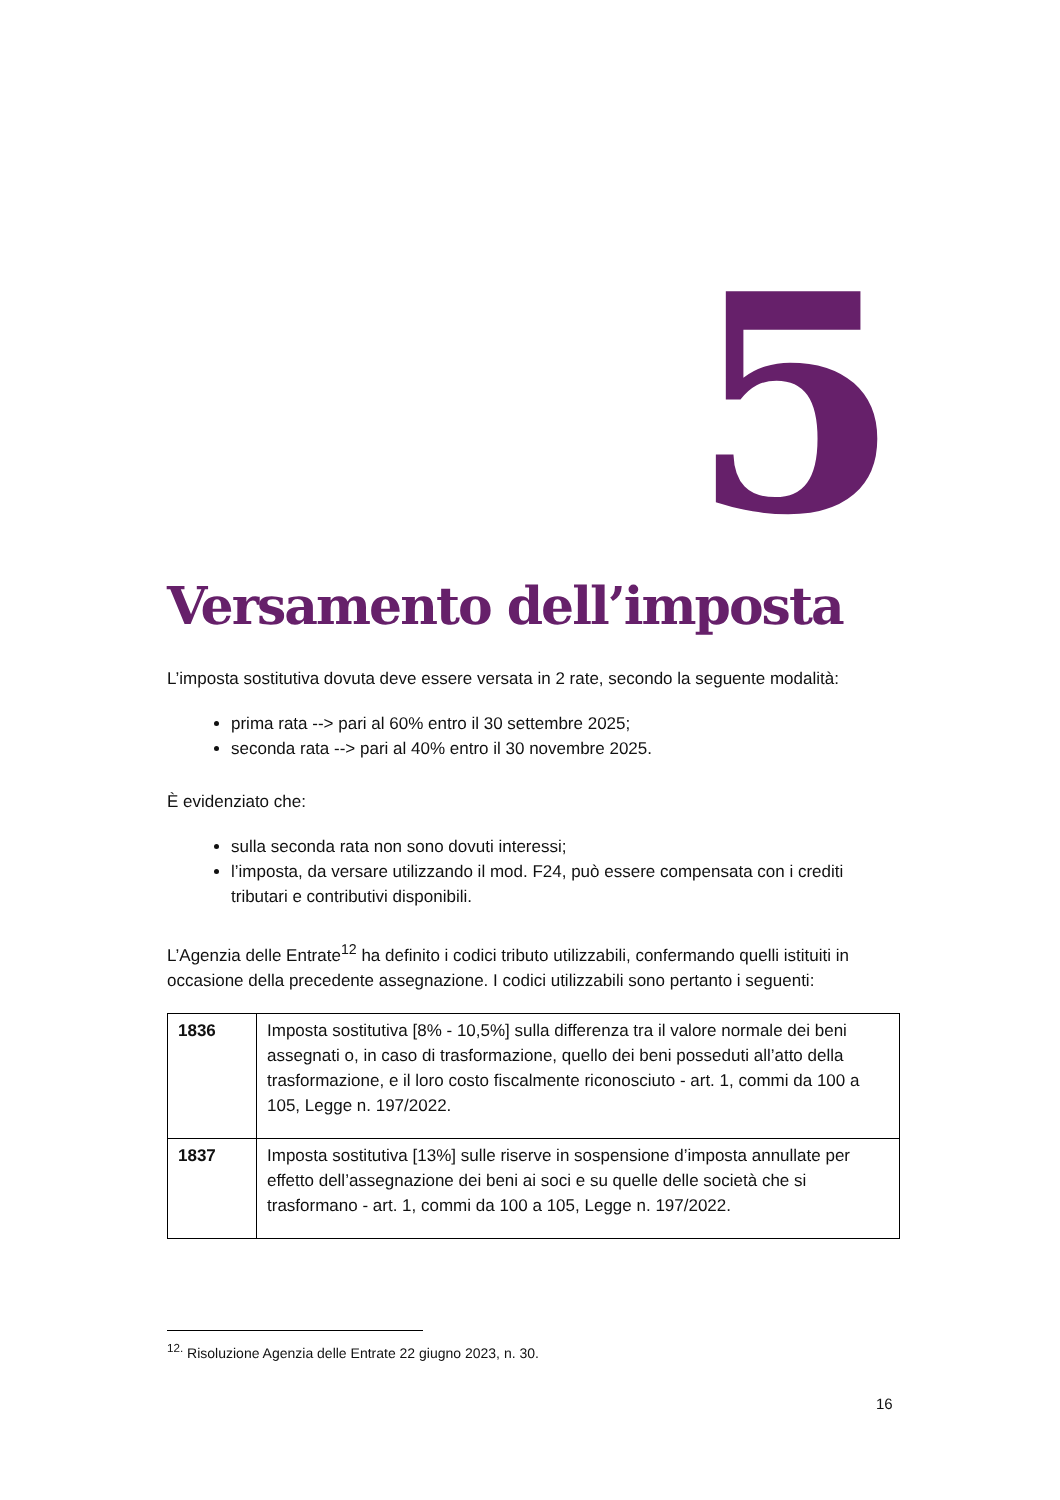5
Versamento dell’imposta
L’imposta sostitutiva dovuta deve essere versata in 2 rate, secondo la seguente modalità:
prima rata --> pari al 60% entro il 30 settembre 2025;
seconda rata --> pari al 40% entro il 30 novembre 2025.
È evidenziato che:
sulla seconda rata non sono dovuti interessi;
l’imposta, da versare utilizzando il mod. F24, può essere compensata con i crediti tributari e contributivi disponibili.
L’Agenzia delle Entrate<sup>12</sup> ha definito i codici tributo utilizzabili, confermando quelli istituiti in occasione della precedente assegnazione. I codici utilizzabili sono pertanto i seguenti:
| 1836 | Imposta sostitutiva [8% - 10,5%] sulla differenza tra il valore normale dei beni assegnati o, in caso di trasformazione, quello dei beni posseduti all’atto della trasformazione, e il loro costo fiscalmente riconosciuto - art. 1, commi da 100 a 105, Legge n. 197/2022. |
| 1837 | Imposta sostitutiva [13%] sulle riserve in sospensione d’imposta annullate per effetto dell’assegnazione dei beni ai soci e su quelle delle società che si trasformano - art. 1, commi da 100 a 105, Legge n. 197/2022. |
<sup>12.</sup> Risoluzione Agenzia delle Entrate 22 giugno 2023, n. 30.
16